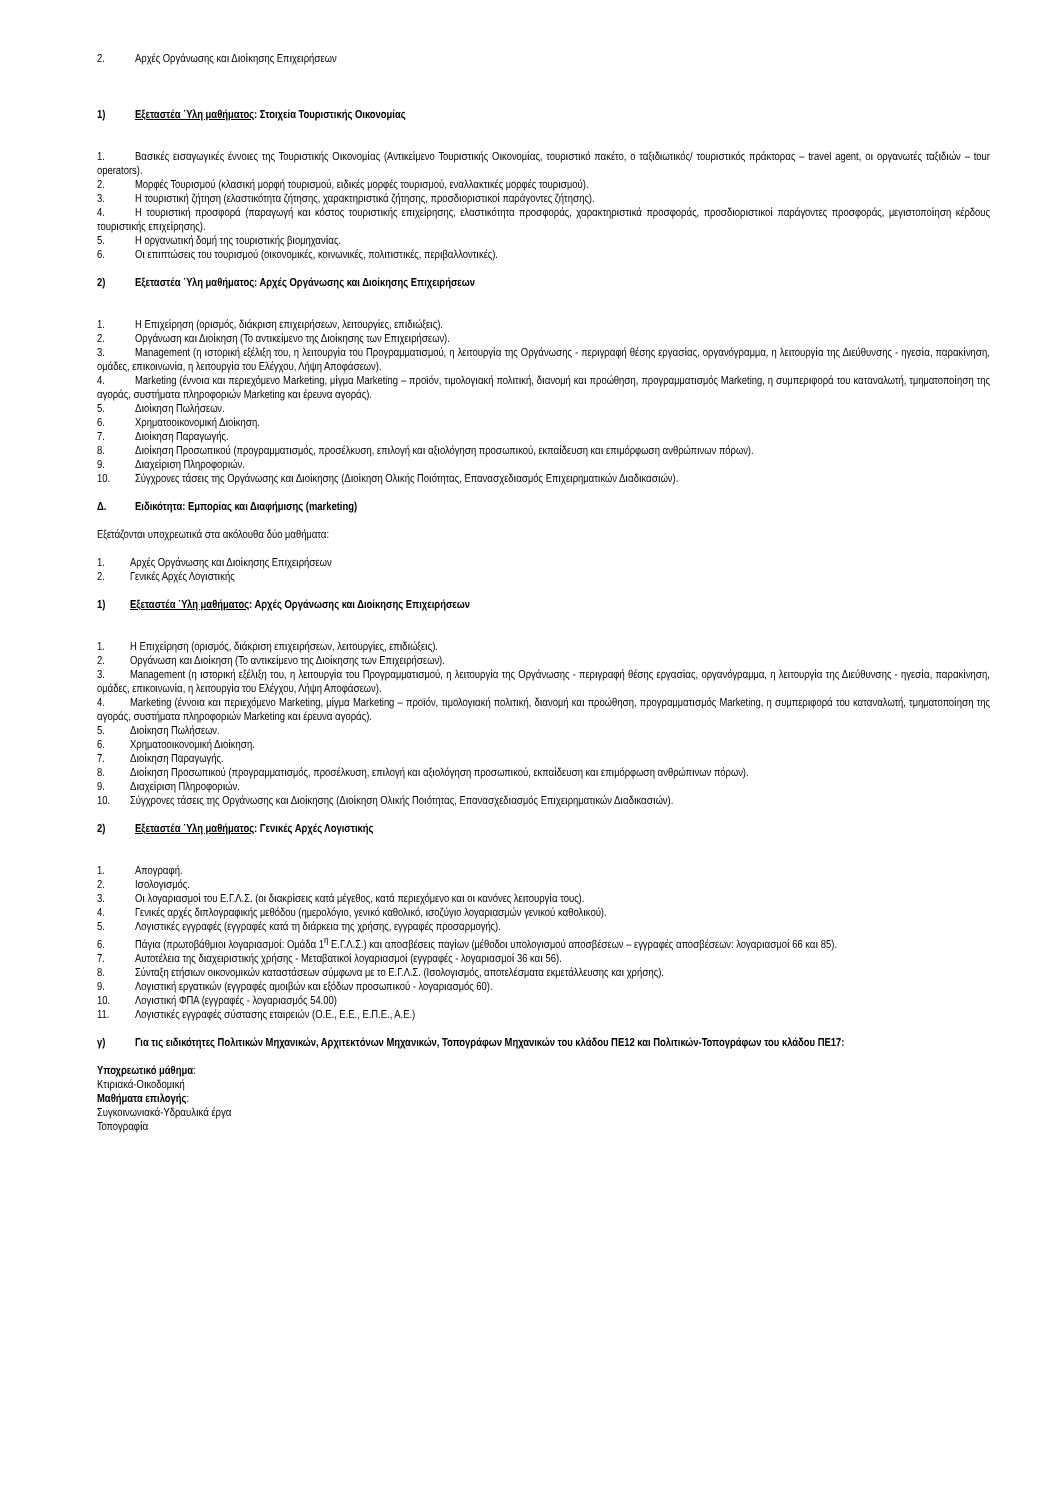2. Αρχές Οργάνωσης και Διοίκησης Επιχειρήσεων
1) Εξεταστέα Ύλη μαθήματος: Στοιχεία Τουριστικής Οικονομίας
1. Βασικές εισαγωγικές έννοιες της Τουριστικής Οικονομίας (Αντικείμενο Τουριστικής Οικονομίας, τουριστικό πακέτο, ο ταξιδιωτικός/ τουριστικός πράκτορας – travel agent, οι οργανωτές ταξιδιών – tour operators).
2. Μορφές Τουρισμού (κλασική μορφή τουρισμού, ειδικές μορφές τουρισμού, εναλλακτικές μορφές τουρισμού).
3. Η τουριστική ζήτηση (ελαστικότητα ζήτησης, χαρακτηριστικά ζήτησης, προσδιοριστικοί παράγοντες ζήτησης).
4. Η τουριστική προσφορά (παραγωγή και κόστος τουριστικής επιχείρησης, ελαστικότητα προσφοράς, χαρακτηριστικά προσφοράς, προσδιοριστικοί παράγοντες προσφοράς, μεγιστοποίηση κέρδους τουριστικής επιχείρησης).
5. Η οργανωτική δομή της τουριστικής βιομηχανίας.
6. Οι επιπτώσεις του τουρισμού (οικονομικές, κοινωνικές, πολιτιστικές, περιβαλλοντικές).
2) Εξεταστέα Ύλη μαθήματος: Αρχές Οργάνωσης και Διοίκησης Επιχειρήσεων
1. Η Επιχείρηση (ορισμός, διάκριση επιχειρήσεων, λειτουργίες, επιδιώξεις).
2. Οργάνωση και Διοίκηση (Το αντικείμενο της Διοίκησης των Επιχειρήσεων).
3. Management (η ιστορική εξέλιξη του, η λειτουργία του Προγραμματισμού, η λειτουργία της Οργάνωσης - περιγραφή θέσης εργασίας, οργανόγραμμα, η λειτουργία της Διεύθυνσης - ηγεσία, παρακίνηση, ομάδες, επικοινωνία, η λειτουργία του Ελέγχου, Λήψη Αποφάσεων).
4. Marketing (έννοια και περιεχόμενο Marketing, μίγμα Marketing – προϊόν, τιμολογιακή πολιτική, διανομή και προώθηση, προγραμματισμός Marketing, η συμπεριφορά του καταναλωτή, τμηματοποίηση της αγοράς, συστήματα πληροφοριών Marketing και έρευνα αγοράς).
5. Διοίκηση Πωλήσεων.
6. Χρηματοοικονομική Διοίκηση.
7. Διοίκηση Παραγωγής.
8. Διοίκηση Προσωπικού (προγραμματισμός, προσέλκυση, επιλογή και αξιολόγηση προσωπικού, εκπαίδευση και επιμόρφωση ανθρώπινων πόρων).
9. Διαχείριση Πληροφοριών.
10. Σύγχρονες τάσεις της Οργάνωσης και Διοίκησης (Διοίκηση Ολικής Ποιότητας, Επανασχεδιασμός Επιχειρηματικών Διαδικασιών).
Δ. Ειδικότητα: Εμπορίας και Διαφήμισης (marketing)
Εξετάζονται υποχρεωτικά στα ακόλουθα δύο μαθήματα:
1. Αρχές Οργάνωσης και Διοίκησης Επιχειρήσεων
2. Γενικές Αρχές Λογιστικής
1) Εξεταστέα Ύλη μαθήματος: Αρχές Οργάνωσης και Διοίκησης Επιχειρήσεων
1. Η Επιχείρηση (ορισμός, διάκριση επιχειρήσεων, λειτουργίες, επιδιώξεις).
2. Οργάνωση και Διοίκηση (Το αντικείμενο της Διοίκησης των Επιχειρήσεων).
3. Management (η ιστορική εξέλιξη του, η λειτουργία του Προγραμματισμού, η λειτουργία της Οργάνωσης - περιγραφή θέσης εργασίας, οργανόγραμμα, η λειτουργία της Διεύθυνσης - ηγεσία, παρακίνηση, ομάδες, επικοινωνία, η λειτουργία του Ελέγχου, Λήψη Αποφάσεων).
4. Marketing (έννοια και περιεχόμενο Marketing, μίγμα Marketing – προϊόν, τιμολογιακή πολιτική, διανομή και προώθηση, προγραμματισμός Marketing, η συμπεριφορά του καταναλωτή, τμηματοποίηση της αγοράς, συστήματα πληροφοριών Marketing και έρευνα αγοράς).
5. Διοίκηση Πωλήσεων.
6. Χρηματοοικονομική Διοίκηση.
7. Διοίκηση Παραγωγής.
8. Διοίκηση Προσωπικού (προγραμματισμός, προσέλκυση, επιλογή και αξιολόγηση προσωπικού, εκπαίδευση και επιμόρφωση ανθρώπινων πόρων).
9. Διαχείριση Πληροφοριών.
10. Σύγχρονες τάσεις της Οργάνωσης και Διοίκησης (Διοίκηση Ολικής Ποιότητας, Επανασχεδιασμός Επιχειρηματικών Διαδικασιών).
2) Εξεταστέα Ύλη μαθήματος: Γενικές Αρχές Λογιστικής
1. Απογραφή.
2. Ισολογισμός.
3. Οι λογαριασμοί του Ε.Γ.Λ.Σ. (οι διακρίσεις κατά μέγεθος, κατά περιεχόμενο και οι κανόνες λειτουργία τους).
4. Γενικές αρχές διπλογραφικής μεθόδου (ημερολόγιο, γενικό καθολικό, ισοζύγιο λογαριασμών γενικού καθολικού).
5. Λογιστικές εγγραφές (εγγραφές κατά τη διάρκεια της χρήσης, εγγραφές προσαρμογής).
6. Πάγια (πρωτοβάθμιοι λογαριασμοί: Ομάδα 1<sup>η</sup> Ε.Γ.Λ.Σ.) και αποσβέσεις παγίων (μέθοδοι υπολογισμού αποσβέσεων – εγγραφές αποσβέσεων: λογαριασμοί 66 και 85).
7. Αυτοτέλεια της διαχειριστικής χρήσης - Μεταβατικοί λογαριασμοί (εγγραφές - λογαριασμοί 36 και 56).
8. Σύνταξη ετήσιων οικονομικών καταστάσεων σύμφωνα με το Ε.Γ.Λ.Σ. (Ισολογισμός, αποτελέσματα εκμετάλλευσης και χρήσης).
9. Λογιστική εργατικών (εγγραφές αμοιβών και εξόδων προσωπικού - λογαριασμός 60).
10. Λογιστική ΦΠΑ (εγγραφές - λογαριασμός 54.00)
11. Λογιστικές εγγραφές σύστασης εταιρειών (Ο.Ε., Ε.Ε., Ε.Π.Ε., Α.Ε.)
γ) Για τις ειδικότητες Πολιτικών Μηχανικών, Αρχιτεκτόνων Μηχανικών, Τοπογράφων Μηχανικών του κλάδου ΠΕ12 και Πολιτικών-Τοπογράφων του κλάδου ΠΕ17:
Υποχρεωτικό μάθημα:
Κτιριακά-Οικοδομική
Μαθήματα επιλογής:
Συγκοινωνιακά-Υδραυλικά έργα
Τοπογραφία